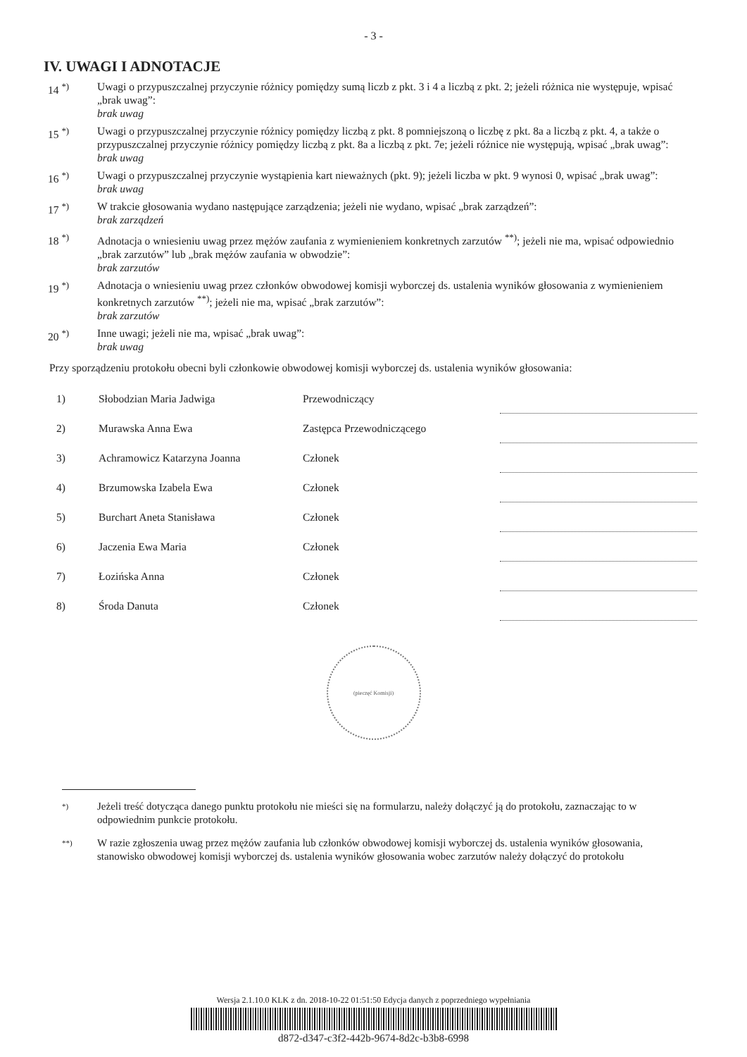- 3 -
IV. UWAGI I ADNOTACJE
14 <sup>*)</sup> Uwagi o przypuszczalnej przyczynie różnicy pomiędzy sumą liczb z pkt. 3 i 4 a liczbą z pkt. 2; jeżeli różnica nie występuje, wpisać „brak uwag”:
brak uwag
15 <sup>*)</sup> Uwagi o przypuszczalnej przyczynie różnicy pomiędzy liczbą z pkt. 8 pomniejszoną o liczbę z pkt. 8a a liczbą z pkt. 4, a także o przypuszczalnej przyczynie różnicy pomiędzy liczbą z pkt. 8a a liczbą z pkt. 7e; jeżeli różnice nie występują, wpisać „brak uwag”:
brak uwag
16 <sup>*)</sup> Uwagi o przypuszczalnej przyczynie wystąpienia kart nieważnych (pkt. 9); jeżeli liczba w pkt. 9 wynosi 0, wpisać „brak uwag”:
brak uwag
17 <sup>*)</sup> W trakcie głosowania wydano następujące zarządzenia; jeżeli nie wydano, wpisać „brak zarządzeń”:
brak zarządzeń
18 <sup>*)</sup> Adnotacja o wniesieniu uwag przez mężów zaufania z wymienieniem konkretnych zarzutów <sup>**)</sup>; jeżeli nie ma, wpisać odpowiednio „brak zarzutów” lub „brak mężów zaufania w obwodzie”:
brak zarzutów
19 <sup>*)</sup> Adnotacja o wniesieniu uwag przez członków obwodowej komisji wyborczej ds. ustalenia wyników głosowania z wymienieniem konkretnych zarzutów <sup>**)</sup>; jeżeli nie ma, wpisać „brak zarzutów”:
brak zarzutów
20 <sup>*)</sup> Inne uwagi; jeżeli nie ma, wpisać „brak uwag”:
brak uwag
Przy sporządzeniu protokołu obecni byli członkowie obwodowej komisji wyborczej ds. ustalenia wyników głosowania:
| 1) | Słobodzian Maria Jadwiga | Przewodniczący | |
| 2) | Murawska Anna Ewa | Zastępca Przewodniczącego | |
| 3) | Achramowicz Katarzyna Joanna | Członek | |
| 4) | Brzumowska Izabela Ewa | Członek | |
| 5) | Burchart Aneta Stanisława | Członek | |
| 6) | Jaczenia Ewa Maria | Członek | |
| 7) | Łozińska Anna | Członek | |
| 8) | Środa Danuta | Członek | |
(pieczęć Komisji)
*)
Jeżeli treść dotycząca danego punktu protokołu nie mieści się na formularzu, należy dołączyć ją do protokołu, zaznaczając to w odpowiednim punkcie protokołu.
**)
W razie zgłoszenia uwag przez mężów zaufania lub członków obwodowej komisji wyborczej ds. ustalenia wyników głosowania, stanowisko obwodowej komisji wyborczej ds. ustalenia wyników głosowania wobec zarzutów należy dołączyć do protokołu
Wersja 2.1.10.0 KLK z dn. 2018-10-22 01:51:50 Edycja danych z poprzedniego wypełniania
d872-d347-c3f2-442b-9674-8d2c-b3b8-6998